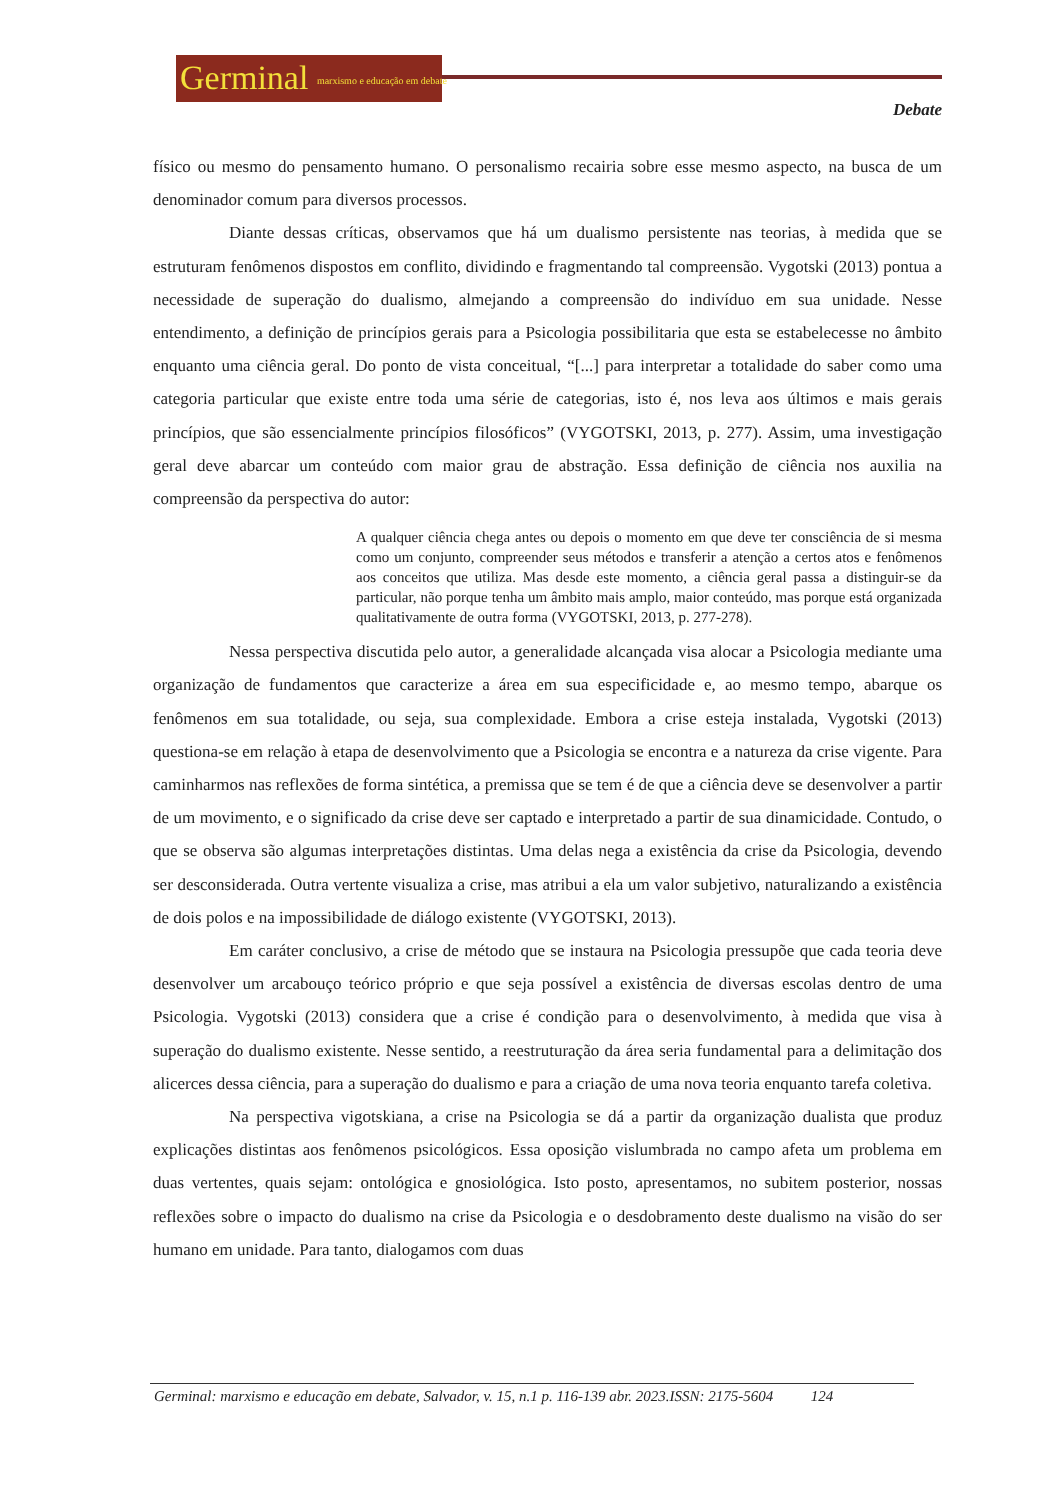Germinal marxismo e educação em debate
Debate
físico ou mesmo do pensamento humano. O personalismo recairia sobre esse mesmo aspecto, na busca de um denominador comum para diversos processos.
Diante dessas críticas, observamos que há um dualismo persistente nas teorias, à medida que se estruturam fenômenos dispostos em conflito, dividindo e fragmentando tal compreensão. Vygotski (2013) pontua a necessidade de superação do dualismo, almejando a compreensão do indivíduo em sua unidade. Nesse entendimento, a definição de princípios gerais para a Psicologia possibilitaria que esta se estabelecesse no âmbito enquanto uma ciência geral. Do ponto de vista conceitual, “[...] para interpretar a totalidade do saber como uma categoria particular que existe entre toda uma série de categorias, isto é, nos leva aos últimos e mais gerais princípios, que são essencialmente princípios filosóficos” (VYGOTSKI, 2013, p. 277). Assim, uma investigação geral deve abarcar um conteúdo com maior grau de abstração. Essa definição de ciência nos auxilia na compreensão da perspectiva do autor:
A qualquer ciência chega antes ou depois o momento em que deve ter consciência de si mesma como um conjunto, compreender seus métodos e transferir a atenção a certos atos e fenômenos aos conceitos que utiliza. Mas desde este momento, a ciência geral passa a distinguir-se da particular, não porque tenha um âmbito mais amplo, maior conteúdo, mas porque está organizada qualitativamente de outra forma (VYGOTSKI, 2013, p. 277-278).
Nessa perspectiva discutida pelo autor, a generalidade alcançada visa alocar a Psicologia mediante uma organização de fundamentos que caracterize a área em sua especificidade e, ao mesmo tempo, abarque os fenômenos em sua totalidade, ou seja, sua complexidade. Embora a crise esteja instalada, Vygotski (2013) questiona-se em relação à etapa de desenvolvimento que a Psicologia se encontra e a natureza da crise vigente. Para caminharmos nas reflexões de forma sintética, a premissa que se tem é de que a ciência deve se desenvolver a partir de um movimento, e o significado da crise deve ser captado e interpretado a partir de sua dinamicidade. Contudo, o que se observa são algumas interpretações distintas. Uma delas nega a existência da crise da Psicologia, devendo ser desconsiderada. Outra vertente visualiza a crise, mas atribui a ela um valor subjetivo, naturalizando a existência de dois polos e na impossibilidade de diálogo existente (VYGOTSKI, 2013).
Em caráter conclusivo, a crise de método que se instaura na Psicologia pressupõe que cada teoria deve desenvolver um arcabouço teórico próprio e que seja possível a existência de diversas escolas dentro de uma Psicologia. Vygotski (2013) considera que a crise é condição para o desenvolvimento, à medida que visa à superação do dualismo existente. Nesse sentido, a reestruturação da área seria fundamental para a delimitação dos alicerces dessa ciência, para a superação do dualismo e para a criação de uma nova teoria enquanto tarefa coletiva.
Na perspectiva vigotskiana, a crise na Psicologia se dá a partir da organização dualista que produz explicações distintas aos fenômenos psicológicos. Essa oposição vislumbrada no campo afeta um problema em duas vertentes, quais sejam: ontológica e gnosiológica. Isto posto, apresentamos, no subitem posterior, nossas reflexões sobre o impacto do dualismo na crise da Psicologia e o desdobramento deste dualismo na visão do ser humano em unidade. Para tanto, dialogamos com duas
Germinal: marxismo e educação em debate, Salvador, v. 15, n.1 p. 116-139 abr. 2023.ISSN: 2175-5604 124